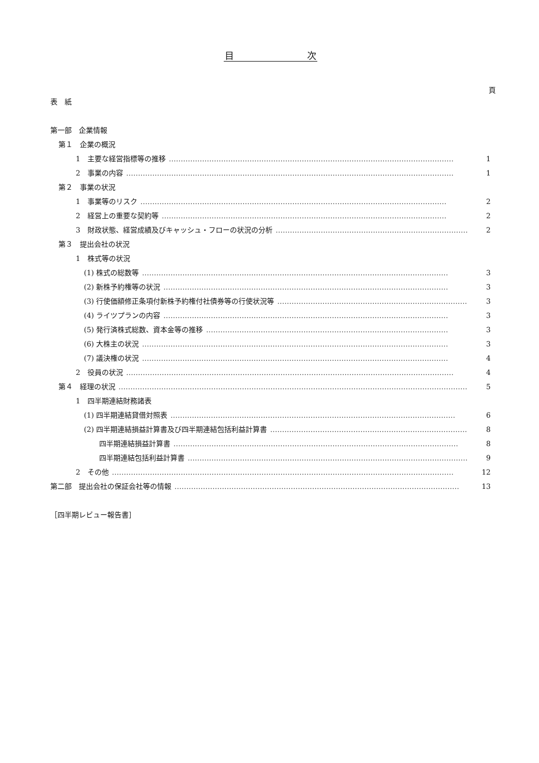目　　　　　　　　次
頁
表　紙
第一部　企業情報
第１　企業の概況
1　主要な経営指標等の推移 ………………………………………………………………………………………………………… 1
2　事業の内容 ………………………………………………………………………………………………………………………… 1
第２　事業の状況
1　事業等のリスク ………………………………………………………………………………………………………………… 2
2　経営上の重要な契約等 ………………………………………………………………………………………………………… 2
3　財政状態、経営成績及びキャッシュ・フローの状況の分析 ………………………………………………………………………… 2
第３　提出会社の状況
1　株式等の状況
(1) 株式の総数等 ………………………………………………………………………………………………………………… 3
(2) 新株予約権等の状況 ………………………………………………………………………………………………………… 3
(3) 行使価額修正条項付新株予約権付社債券等の行使状況等 ………………………………………………………………………… 3
(4) ライツプランの内容 ………………………………………………………………………………………………………… 3
(5) 発行済株式総数、資本金等の推移 ………………………………………………………………………………………… 3
(6) 大株主の状況 ………………………………………………………………………………………………………………… 3
(7) 議決権の状況 ………………………………………………………………………………………………………………… 4
2　役員の状況 ………………………………………………………………………………………………………………………… 4
第４　経理の状況 ………………………………………………………………………………………………………………………………… 5
1　四半期連結財務諸表
(1) 四半期連結貸借対照表 ………………………………………………………………………………………………………… 6
(2) 四半期連結損益計算書及び四半期連結包括利益計算書 ………………………………………………………………………… 8
四半期連結損益計算書 ………………………………………………………………………………………………………… 8
四半期連結包括利益計算書 ………………………………………………………………………………………………………… 9
2　その他 ……………………………………………………………………………………………………………………………… 12
第二部　提出会社の保証会社等の情報 ………………………………………………………………………………………………………… 13
［四半期レビュー報告書］